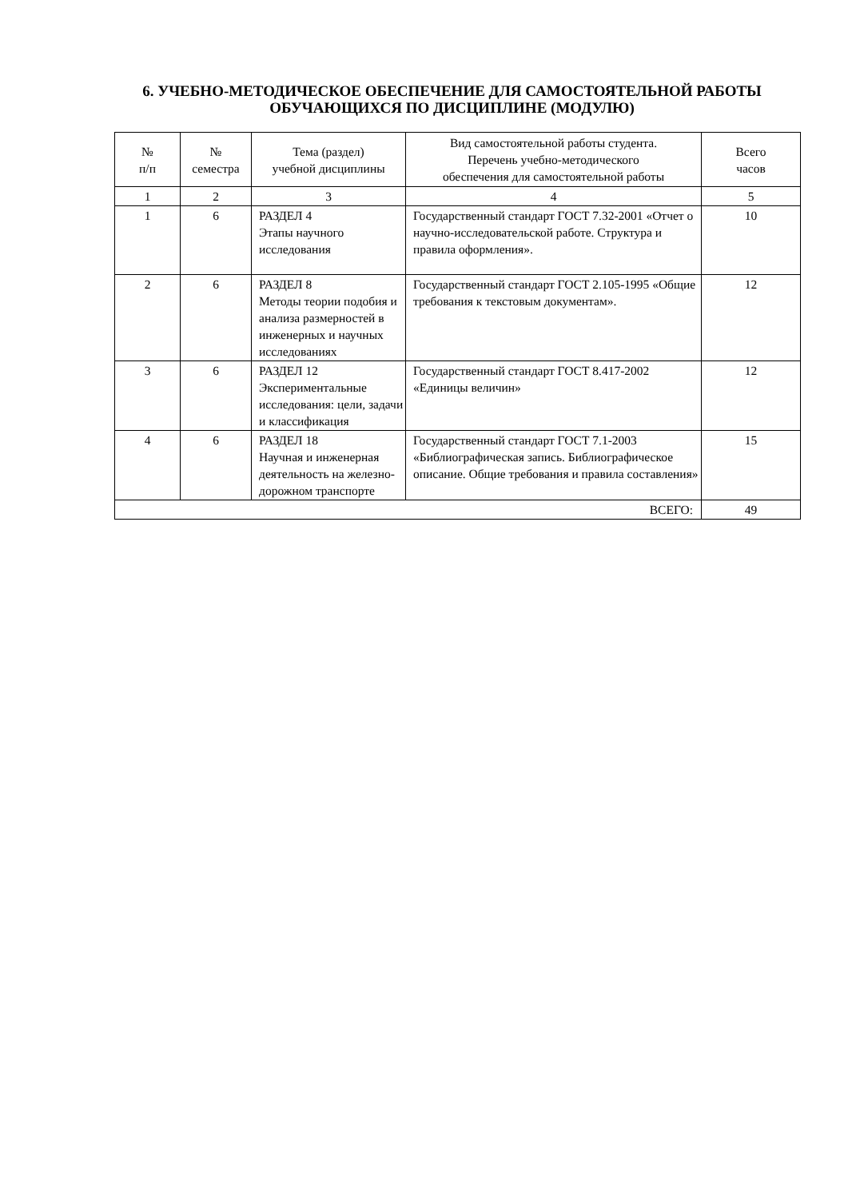6. УЧЕБНО-МЕТОДИЧЕСКОЕ ОБЕСПЕЧЕНИЕ ДЛЯ САМОСТОЯТЕЛЬНОЙ РАБОТЫ ОБУЧАЮЩИХСЯ ПО ДИСЦИПЛИНЕ (МОДУЛЮ)
| № п/п | № семестра | Тема (раздел) учебной дисциплины | Вид самостоятельной работы студента. Перечень учебно-методического обеспечения для самостоятельной работы | Всего часов |
| --- | --- | --- | --- | --- |
| 1 | 2 | 3 | 4 | 5 |
| 1 | 6 | РАЗДЕЛ 4 Этапы научного исследования | Государственный стандарт ГОСТ 7.32-2001 «Отчет о научно-исследовательской работе. Структура и правила оформления». | 10 |
| 2 | 6 | РАЗДЕЛ 8 Методы теории подобия и анализа размерностей в инженерных и научных исследованиях | Государственный стандарт ГОСТ 2.105-1995 «Общие требования к текстовым документам». | 12 |
| 3 | 6 | РАЗДЕЛ 12 Экспериментальные исследования: цели, задачи и классификация | Государственный стандарт ГОСТ 8.417-2002 «Единицы величин» | 12 |
| 4 | 6 | РАЗДЕЛ 18 Научная и инженерная деятельность на железно-дорожном транспорте | Государственный стандарт ГОСТ 7.1-2003 «Библиографическая запись. Библиографическое описание. Общие требования и правила составления» | 15 |
| ВСЕГО: | | | | 49 |